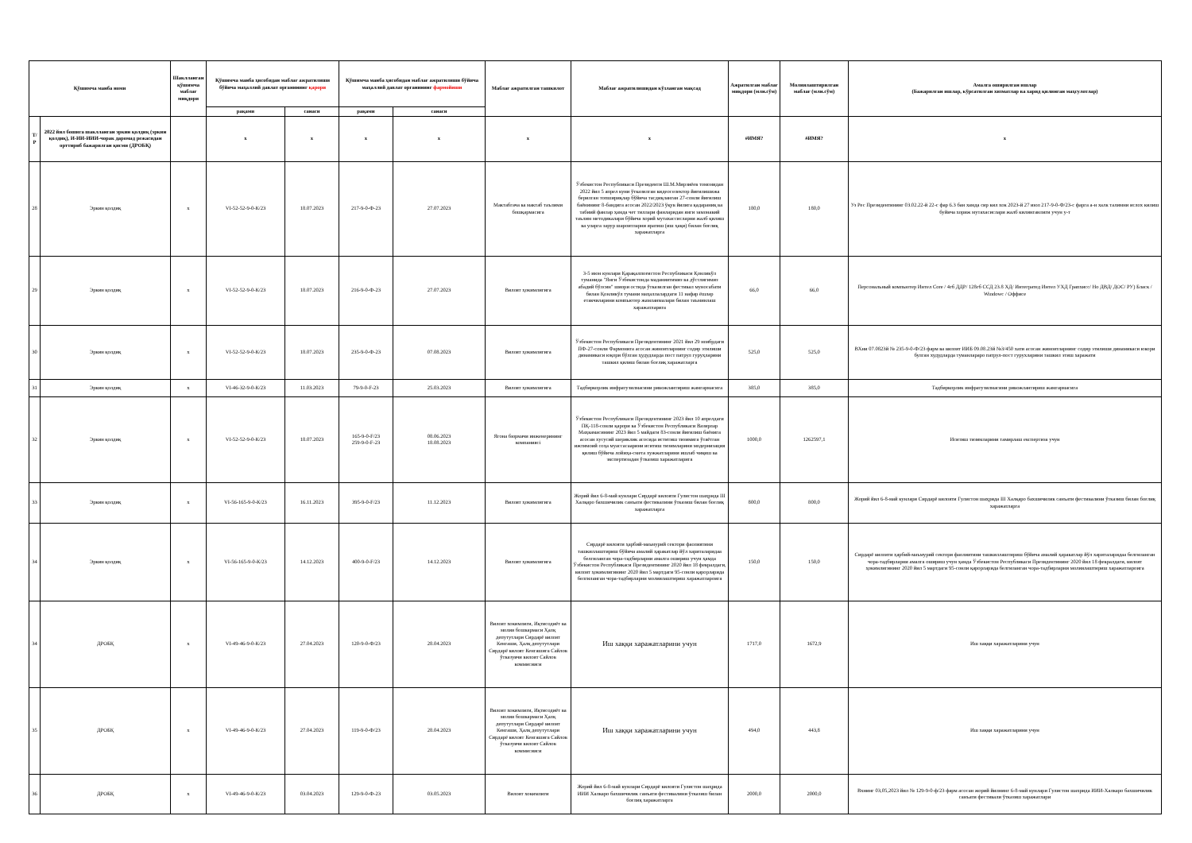| Қўшимча манба номи | | Шаклланган қўшимча маблағ миқдори | Қўшимча манба ҳисобидан маблағ ажратилиши бўйича маҳаллий давлат органининг қарори | | Қўшимча манба ҳисобидан маблағ ажратилиши бўйича маҳаллий давлат органининг фармойиши | | Маблағ ажратилган ташкилот | Маблағ ажратилишидан кўзланган мақсад | Ажратилган маблағ миқдори (млн.сўм) | Молиялаштирилган маблағ (млн.сўм) | Амалга оширилган ишлар (Бажарилган ишлар, кўрсатилган хизматлар ва харид қилинган маҳсулотлар) |
| --- | --- | --- | --- | --- | --- | --- | --- | --- | --- | --- | --- |
| | | | рақами | санаси | рақами | санаси | | | | | |
| Т/Р | 2022 йил бошига шаклланган эркин қолдиқ (эркин қолдиқ), И-ИИ-ИИИ-чорак даромад режасидан орттириб бажарилган қисми (ДРОБҚ) | | x | x | x | x | x | x | #ИМЯ? | #ИМЯ? | x |
| 28 | Эркин қолдиқ | x | VI-52-52-9-0-К/23 | 18.07.2023 | 217-9-0-Ф-23 | 27.07.2023 | Мактабгача ва мактаб таълими бошқармасига | Ўзбекистон Республикаси Президенти Ш.М.Мирзиёев томонидан 2022 йил 5 апрел куни ўтказилган видеоселектор йиғилишижа берилган топшириқлар бўйича тасдиқланган 27-сонли йиғилиш баёнининг 8-бандига асосан 2022/2023 ўқув йилига қадараниқ ва табиий фанлар ҳамда чет тиллари фанларидан янги замонавий таълим методикалари бўйича хорий мутахассисларни жалб қилиш ва уларга зарур шароитларни яратиш (иш ҳақи) билан боғлиқ харажатларга | 180,0 | 180,0 | Уз Рес Президентининг 03.02.22-й 22-с фар 6.3 бан хамда сир вил хок 2023-й 27 июл 217-9-0-Ф/23-с фарга а-н халк талимни ислох килиш буйича хориж мутахасислари жалб килинганлиги учун у-т |
| 29 | Эркин қолдиқ | x | VI-52-52-9-0-К/23 | 18.07.2023 | 216-9-0-Ф-23 | 27.07.2023 | Вилоят ҳокимлигига | 3-5 июн кунлари Қарақалпоғистон Республикаси Қонликўл туманида "Янги Ўзбекистонда маданиятимиз ва дўстлигимиз абадий бўлсин" шиори остида ўтказилган фестивал муносабати билан Қонликўл тумани маҳаллалардаги 11 нафар ёшлар етакчиларини компьютер жамланмалари билан таъминлаш харажатларига | 66,0 | 66,0 | Персональный компьютер Интел Core / 4гб ДДР/ 128гб ССД 23.8 ХД/ Интегратед Интел УХД Грапхисс/ Но ДВД/ ДОС/ РУ) Бласк / Windowс / Оффисе |
| 30 | Эркин қолдиқ | x | VI-52-52-9-0-К/23 | 18.07.2023 | 235-9-0-Ф-23 | 07.08.2023 | Вилоят ҳокимлигига | Ўзбекистон Республикаси Президентининг 2021 йил 29 ноябрдаги ПФ-27-сонли Фармонига асосан жиноятларнинг содир этилиши динамикаси юқори бўлган ҳудудларда пост патрул гуруҳларини ташкил қилиш билан боғлиқ харажатларга | 525,0 | 525,0 | ВХни 07.0823й № 235-9-0-Ф/23 фарм ва вилоят ИИБ 09.08.23й №3/450 хати асосан жиноятларнинг содир этилиши динамикаси юкори булган худудларда туманлараро патрул-пост гурухларини ташкил этиш харажати |
| 31 | Эркин қолдиқ | x | VI-46-32-9-0-К/23 | 11.03.2023 | 79-9-0-F-23 | 25.03.2023 | Вилоят ҳокимлигига | Тадбиркорлик инфратузилмасини ривожлантириш жамгармасига | 385,0 | 385,0 | Тадбиркорлик инфратузилмасини ривожлантириш жамгармасига |
| 32 | Эркин қолдиқ | x | VI-52-52-9-0-К/23 | 18.07.2023 | 165-9-0-F/23 259-9-0-F-23 | 08.06.2023 18.08.2023 | Ягона бюрмачи инженерининг компаниясi | Ўзбекистон Республикаси Президентининг 2023 йил 10 апрелдаги ПҚ-118-сонли қарори ва Ўзбекистон Республикаси Вазирлар Маҳкамасининг 2023 йил 5 майдаги 83-сонли йиғилиш баёнига асосан хусусий шериклик асосида иститиш тизимига ўтаётган ижтимоий соҳа муассасаарини иситиш тизимларини модернизация қилиш бўйича лойиҳа-смета хужжатларини ишлаб чиқиш ва экспертизадан ўтказиш харажатларига | 1000,0 | 1262597,1 | Иситиш тизимларини тамирлаш експертиза учун |
| 33 | Эркин қолдиқ | x | VI-56-165-9-0-К/23 | 16.11.2023 | 395-9-0-F/23 | 11.12.2023 | Вилоят ҳокимлигига | Жорий йил 6-8-май кунлари Сирдарё вилояти Гулистон шаҳрида III Халқаро бахшичилик санъати фестивалини ўтказиш билан боғлиқ харажатларга | 800,0 | 800,0 | Жорий йил 6-8-май кунлари Сирдарё вилояти Гулистон шаҳрида III Халқаро бахшичилик санъати фестивалини ўтказиш билан боғлиқ харажатларга |
| 34 | Эркин қолдиқ | x | VI-56-165-9-0-К/23 | 14.12.2023 | 400-9-0-F/23 | 14.12.2023 | Вилоят ҳокимлигига | Сирдарё вилояти ҳарбий-маъмурий сектори фаолиятини ташкиллаштириш бўйича амалий ҳаракатлар йўл хариталаридаа белгиланган чора-тадбирларни амалга ошириш учун ҳамда Ўзбекистон Республикаси Президентининг 2020 йил 18 февралдаги, вилоят ҳокимлигининг 2020 йил 5 мартдаги 95-сонли қарорларида белгиланган чора-тадбирларни молиялаштириш харажатлароига | 150,0 | 150,0 | Сирдарё вилояти ҳарбий-маъмурий сектори фаолиятини ташкиллаштириш бўйича амалий ҳаракатлар йўл хариталаридаа белгиланган чора-тадбирларни амалга ошириш учун ҳамда Ўзбекистон Республикаси Президентининг 2020 йил 18 февралдаги, вилоят ҳокимлигининг 2020 йил 5 мартдаги 95-сонли қарорларида белгиланган чора-тадбирларни молиялаштириш харажатлароига |
| 34 | ДРОБҚ | x | VI-49-46-9-0-К/23 | 27.04.2023 | 120-9-0-Ф/23 | 28.04.2023 | Вилоят хокимлиги, Иқтисодиёт ва молия бошкармаси Ҳалқ депутутлари Сирдарё вилоят Кенгаши, Ҳалқ депутутлари Сирдарё вилоят Кенгашига Сайлов ўтказувчи вилоят Сайлов коммисияси | Иш хаққи харажатларини учун | 1717,0 | 1672,9 | Иш хаққи харажатларини учун |
| 35 | ДРОБҚ | x | VI-49-46-9-0-К/23 | 27.04.2023 | 119-9-0-Ф/23 | 28.04.2023 | Вилоят хокимлиги, Иқтисодиёт ва молия бошкармаси Ҳалқ депутутлари Сирдарё вилоят Кенгаши, Ҳалқ депутутлари Сирдарё вилоят Кенгашига Сайлов ўтказувчи вилоят Сайлов коммисияси | Иш хаққи харажатларини учун | 494,0 | 443,8 | Иш хаққи харажатларини учун |
| 36 | ДРОБҚ | x | VI-49-46-9-0-К/23 | 03.04.2023 | 129-9-0-Ф-23 | 03.05.2023 | Вилоят хокимлиги | Жорий йил 6-8-май кунлари Сирдарё вилояти Гулистон шаҳрида ИИИ Халкаро бахшичилик санъати фестивалини ўтказиш билан боғлиқ харажатларга | 2000,0 | 2000,0 | Вхнинг 03,05,2023 йил № 129-9-0-ф/23 фарм асосан жорий йилнинг 6-8-май кунлари Гулистон шахрида ИИИ-Халкаро бахшичилик санъати фестивали ўтказиш харажатлари |